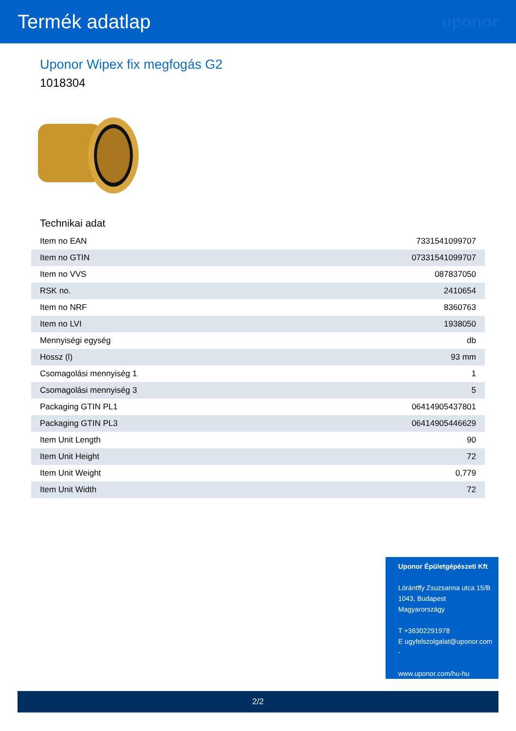Termék adatlap
uponor
Uponor Wipex fix megfogás G2
1018304
Technikai adat
| Item no EAN | 7331541099707 |
| Item no GTIN | 07331541099707 |
| Item no VVS | 087837050 |
| RSK no. | 2410654 |
| Item no NRF | 8360763 |
| Item no LVI | 1938050 |
| Mennyiségi egység | db |
| Hossz (l) | 93 mm |
| Csomagolási mennyiség 1 | 1 |
| Csomagolási mennyiség 3 | 5 |
| Packaging GTIN PL1 | 06414905437801 |
| Packaging GTIN PL3 | 06414905446629 |
| Item Unit Length | 90 |
| Item Unit Height | 72 |
| Item Unit Weight | 0,779 |
| Item Unit Width | 72 |
Uponor Épületgépészeti Kft
Lórántffy Zsuzsanna utca 15/B
1043, Budapest
Magyarországy
T +36302291978
E ugyfelszolgalat@uponor.com
-
www.uponor.com/hu-hu
2/2